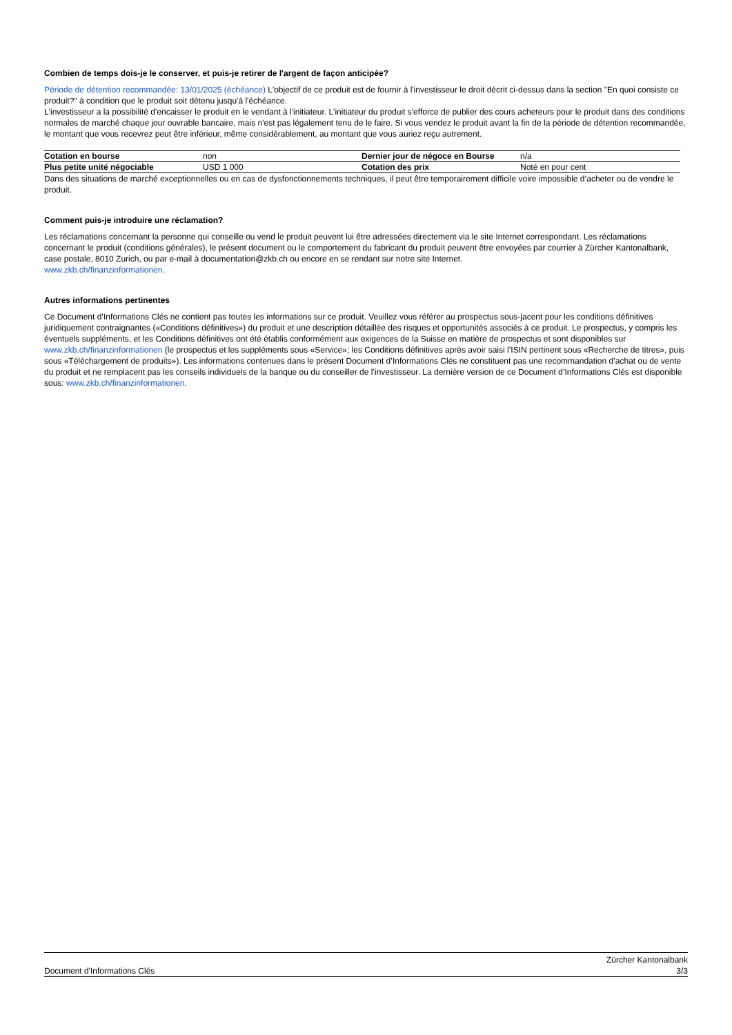Combien de temps dois-je le conserver, et puis-je retirer de l'argent de façon anticipée?
Période de détention recommandée: 13/01/2025 (échéance) L'objectif de ce produit est de fournir à l'investisseur le droit décrit ci-dessus dans la section "En quoi consiste ce produit?" à condition que le produit soit détenu jusqu'à l'échéance.
L'investisseur a la possibilité d'encaisser le produit en le vendant à l'initiateur. L'initiateur du produit s'efforce de publier des cours acheteurs pour le produit dans des conditions normales de marché chaque jour ouvrable bancaire, mais n'est pas légalement tenu de le faire. Si vous vendez le produit avant la fin de la période de détention recommandée, le montant que vous recevrez peut être inférieur, même considérablement, au montant que vous auriez reçu autrement.
| Cotation en bourse | non | Dernier jour de négoce en Bourse | n/a |
| Plus petite unité négociable | USD 1 000 | Cotation des prix | Noté en pour cent |
Dans des situations de marché exceptionnelles ou en cas de dysfonctionnements techniques, il peut être temporairement difficile voire impossible d’acheter ou de vendre le produit.
Comment puis-je introduire une réclamation?
Les réclamations concernant la personne qui conseille ou vend le produit peuvent lui être adressées directement via le site Internet correspondant. Les réclamations concernant le produit (conditions générales), le présent document ou le comportement du fabricant du produit peuvent être envoyées par courrier à Zürcher Kantonalbank, case postale, 8010 Zurich, ou par e-mail à documentation@zkb.ch ou encore en se rendant sur notre site Internet.
www.zkb.ch/finanzinformationen.
Autres informations pertinentes
Ce Document d’Informations Clés ne contient pas toutes les informations sur ce produit. Veuillez vous référer au prospectus sous-jacent pour les conditions définitives juridiquement contraignantes («Conditions définitives») du produit et une description détaillée des risques et opportunités associés à ce produit. Le prospectus, y compris les éventuels suppléments, et les Conditions définitives ont été établis conformément aux exigences de la Suisse en matière de prospectus et sont disponibles sur www.zkb.ch/finanzinformationen (le prospectus et les suppléments sous «Service»; les Conditions définitives après avoir saisi l’ISIN pertinent sous «Recherche de titres», puis sous «Téléchargement de produits»). Les informations contenues dans le présent Document d’Informations Clés ne constituent pas une recommandation d’achat ou de vente du produit et ne remplacent pas les conseils individuels de la banque ou du conseiller de l’investisseur. La dernière version de ce Document d’Informations Clés est disponible sous: www.zkb.ch/finanzinformationen.
Document d'Informations Clés
Zürcher Kantonalbank
3/3